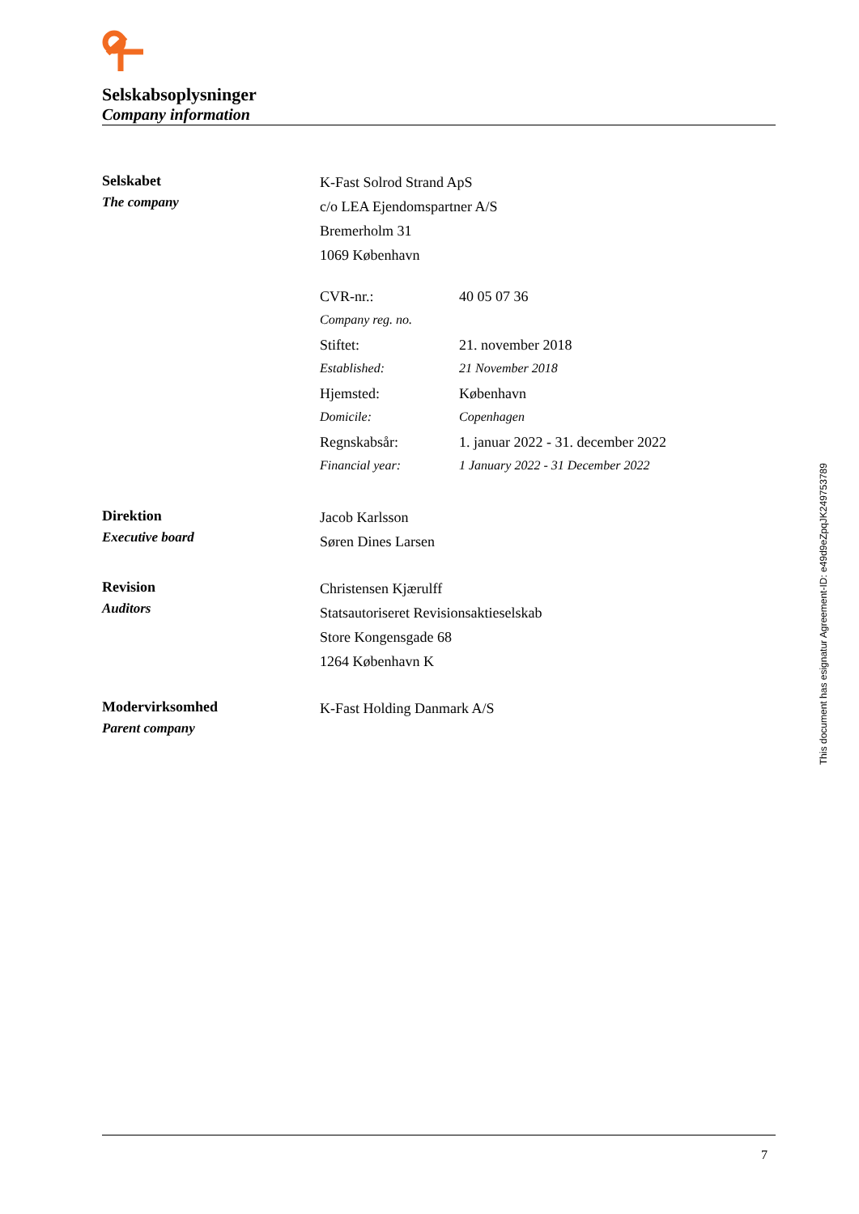Selskabsoplysninger
Company information
Selskabet
The company
K-Fast Solrod Strand ApS
c/o LEA Ejendomspartner A/S
Bremerholm 31
1069 København
| CVR-nr.: | 40 05 07 36 |
| Company reg. no. | |
| Stiftet: | 21. november 2018 |
| Established: | 21 November 2018 |
| Hjemsted: | København |
| Domicile: | Copenhagen |
| Regnskabsår: | 1. januar 2022 - 31. december 2022 |
| Financial year: | 1 January 2022 - 31 December 2022 |
Direktion
Executive board
Jacob Karlsson
Søren Dines Larsen
Revision
Auditors
Christensen Kjærulff
Statsautoriseret Revisionsaktieselskab
Store Kongensgade 68
1264 København K
Modervirksomhed
Parent company
K-Fast Holding Danmark A/S
This document has esignatur Agreement-ID: e49d9eZpqJK249753789
7